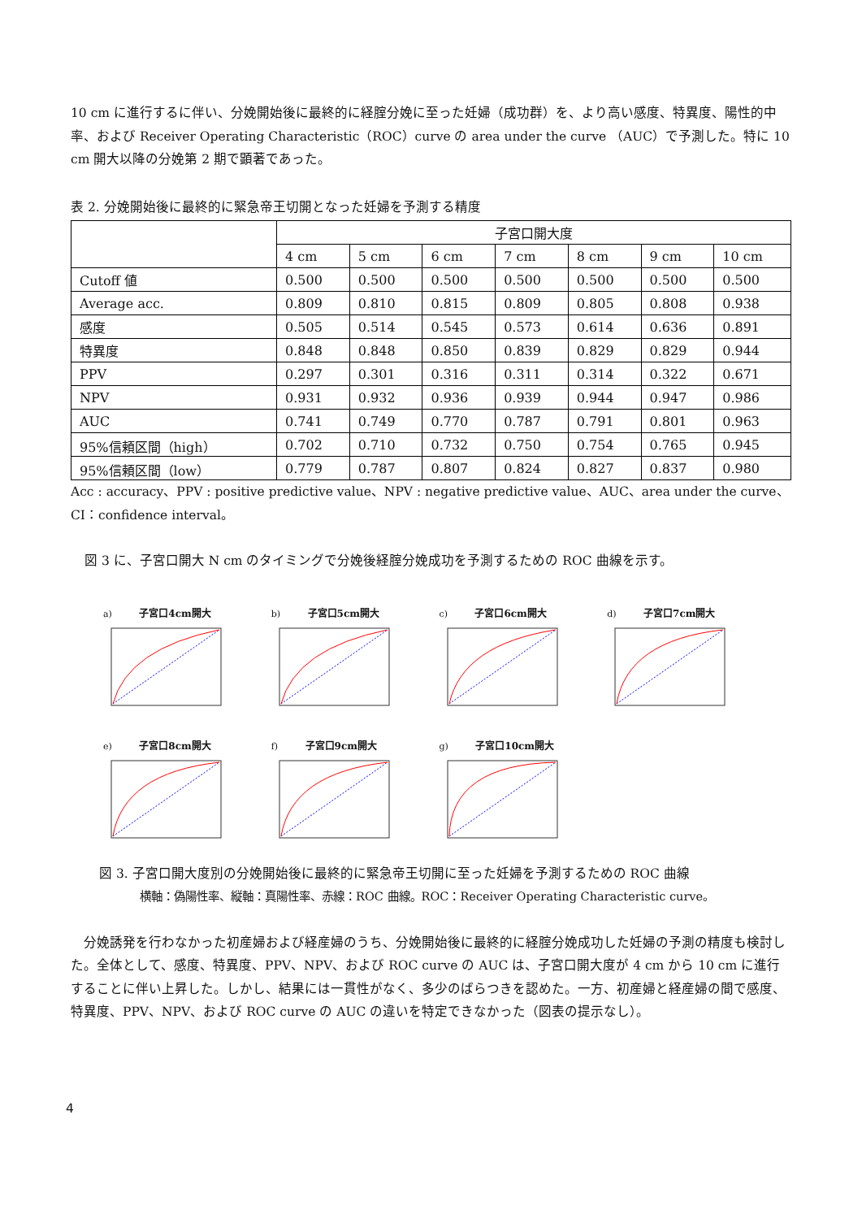10 cm に進行するに伴い、分娩開始後に最終的に経腟分娩に至った妊婦（成功群）を、より高い感度、特異度、陽性的中率、および Receiver Operating Characteristic（ROC）curve の area under the curve （AUC）で予測した。特に 10 cm 開大以降の分娩第 2 期で顕著であった。
表 2. 分娩開始後に最終的に緊急帝王切開となった妊婦を予測する精度
| | 子宮口開大度 | | | | | | |
| --- | --- | --- | --- | --- | --- | --- | --- |
| | 4 cm | 5 cm | 6 cm | 7 cm | 8 cm | 9 cm | 10 cm |
| Cutoff 値 | 0.500 | 0.500 | 0.500 | 0.500 | 0.500 | 0.500 | 0.500 |
| Average acc. | 0.809 | 0.810 | 0.815 | 0.809 | 0.805 | 0.808 | 0.938 |
| 感度 | 0.505 | 0.514 | 0.545 | 0.573 | 0.614 | 0.636 | 0.891 |
| 特異度 | 0.848 | 0.848 | 0.850 | 0.839 | 0.829 | 0.829 | 0.944 |
| PPV | 0.297 | 0.301 | 0.316 | 0.311 | 0.314 | 0.322 | 0.671 |
| NPV | 0.931 | 0.932 | 0.936 | 0.939 | 0.944 | 0.947 | 0.986 |
| AUC | 0.741 | 0.749 | 0.770 | 0.787 | 0.791 | 0.801 | 0.963 |
| 95%信頼区間（high） | 0.702 | 0.710 | 0.732 | 0.750 | 0.754 | 0.765 | 0.945 |
| 95%信頼区間（low） | 0.779 | 0.787 | 0.807 | 0.824 | 0.827 | 0.837 | 0.980 |
Acc : accuracy、PPV : positive predictive value、NPV : negative predictive value、AUC、area under the curve、CI：confidence interval。
図 3 に、子宮口開大 N cm のタイミングで分娩後経腟分娩成功を予測するための ROC 曲線を示す。
a) 子宮口4cm開大
b) 子宮口5cm開大
c) 子宮口6cm開大
d) 子宮口7cm開大
e) 子宮口8cm開大
f) 子宮口9cm開大
g) 子宮口10cm開大
図 3. 子宮口開大度別の分娩開始後に最終的に緊急帝王切開に至った妊婦を予測するための ROC 曲線
横軸：偽陽性率、縦軸：真陽性率、赤線：ROC 曲線。ROC：Receiver Operating Characteristic curve。
　分娩誘発を行わなかった初産婦および経産婦のうち、分娩開始後に最終的に経腟分娩成功した妊婦の予測の精度も検討した。全体として、感度、特異度、PPV、NPV、および ROC curve の AUC は、子宮口開大度が 4 cm から 10 cm に進行することに伴い上昇した。しかし、結果には一貫性がなく、多少のばらつきを認めた。一方、初産婦と経産婦の間で感度、特異度、PPV、NPV、および ROC curve の AUC の違いを特定できなかった（図表の提示なし）。
4